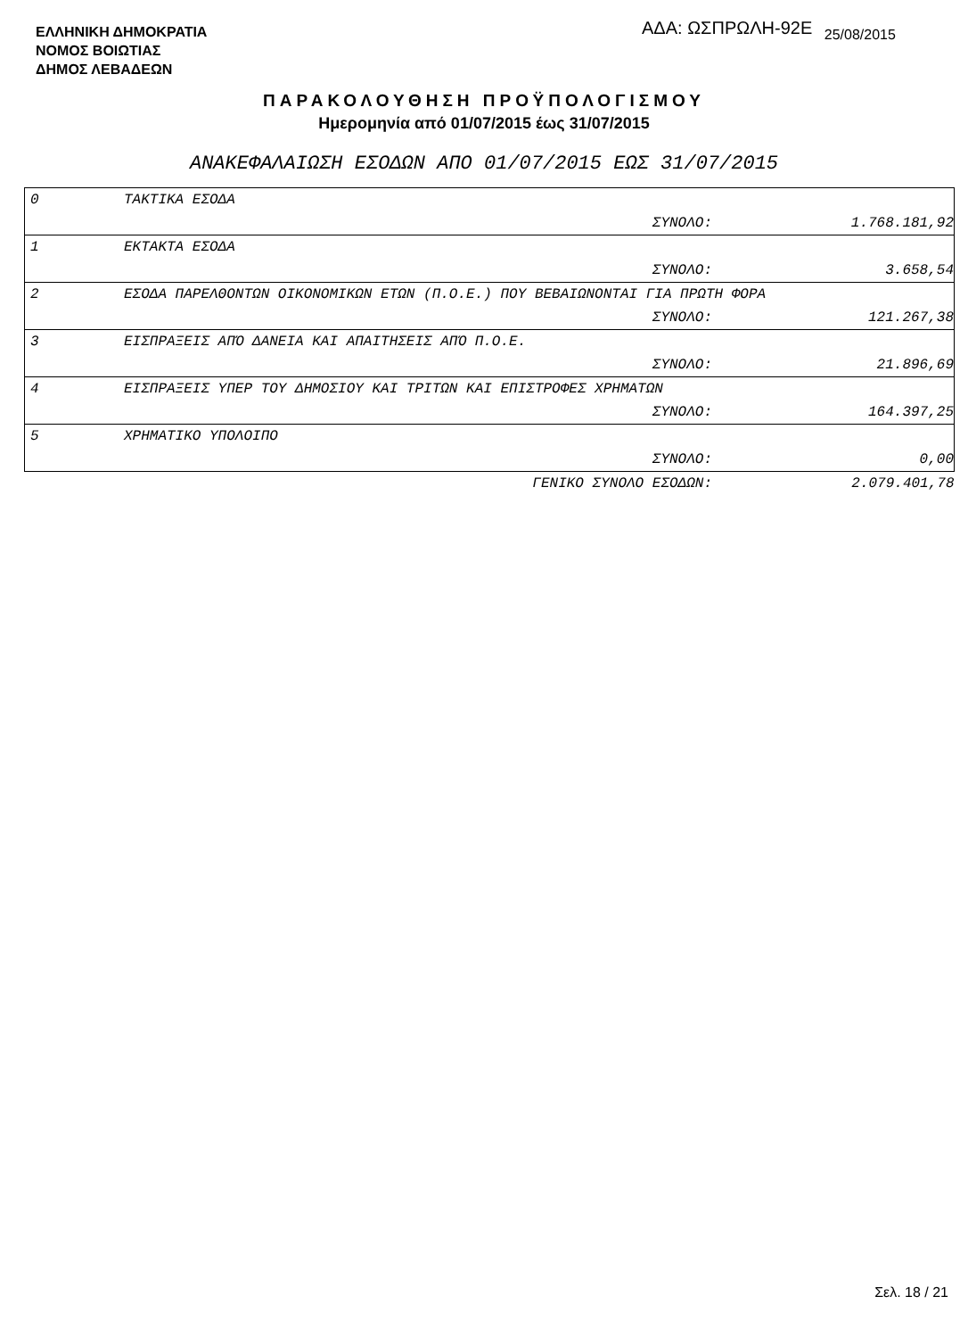ΕΛΛΗΝΙΚΗ ΔΗΜΟΚΡΑΤΙΑ
ΝΟΜΟΣ ΒΟΙΩΤΙΑΣ
ΔΗΜΟΣ ΛΕΒΑΔΕΩΝ
ΑΔΑ: ΩΣΠΡΩΛΗ-92Ε 25/08/2015
ΠΑΡΑΚΟΛΟΥΘΗΣΗ ΠΡΟΫΠΟΛΟΓΙΣΜΟΥ
Ημερομηνία από 01/07/2015 έως 31/07/2015
ΑΝΑΚΕΦΑΛΑΙΩΣΗ ΕΣΟΔΩΝ ΑΠΟ 01/07/2015 ΕΩΣ 31/07/2015
| 0 | ΤΑΚΤΙΚΑ ΕΣΟΔΑ | | |
| | ΣΥΝΟΛΟ: | | 1.768.181,92 |
| 1 | ΕΚΤΑΚΤΑ ΕΣΟΔΑ | | |
| | ΣΥΝΟΛΟ: | | 3.658,54 |
| 2 | ΕΣΟΔΑ ΠΑΡΕΛΘΟΝΤΩΝ ΟΙΚΟΝΟΜΙΚΩΝ ΕΤΩΝ (Π.Ο.Ε.) ΠΟΥ ΒΕΒΑΙΩΝΟΝΤΑΙ ΓΙΑ ΠΡΩΤΗ ΦΟΡΑ | | |
| | ΣΥΝΟΛΟ: | | 121.267,38 |
| 3 | ΕΙΣΠΡΑΞΕΙΣ ΑΠΌ ΔΑΝΕΙΑ ΚΑΙ ΑΠΑΙΤΗΣΕΙΣ ΑΠΌ Π.Ο.Ε. | | |
| | ΣΥΝΟΛΟ: | | 21.896,69 |
| 4 | ΕΙΣΠΡΑΞΕΙΣ ΥΠΕΡ ΤΟΥ ΔΗΜΟΣΙΟΥ ΚΑΙ ΤΡΙΤΩΝ ΚΑΙ ΕΠΙΣΤΡΟΦΕΣ ΧΡΗΜΑΤΩΝ | | |
| | ΣΥΝΟΛΟ: | | 164.397,25 |
| 5 | ΧΡΗΜΑΤΙΚΟ ΥΠΟΛΟΙΠΟ | | |
| | ΣΥΝΟΛΟ: | | 0,00 |
| | ΓΕΝΙΚΟ ΣΥΝΟΛΟ ΕΣΟΔΩΝ: | | 2.079.401,78 |
Σελ. 18 / 21